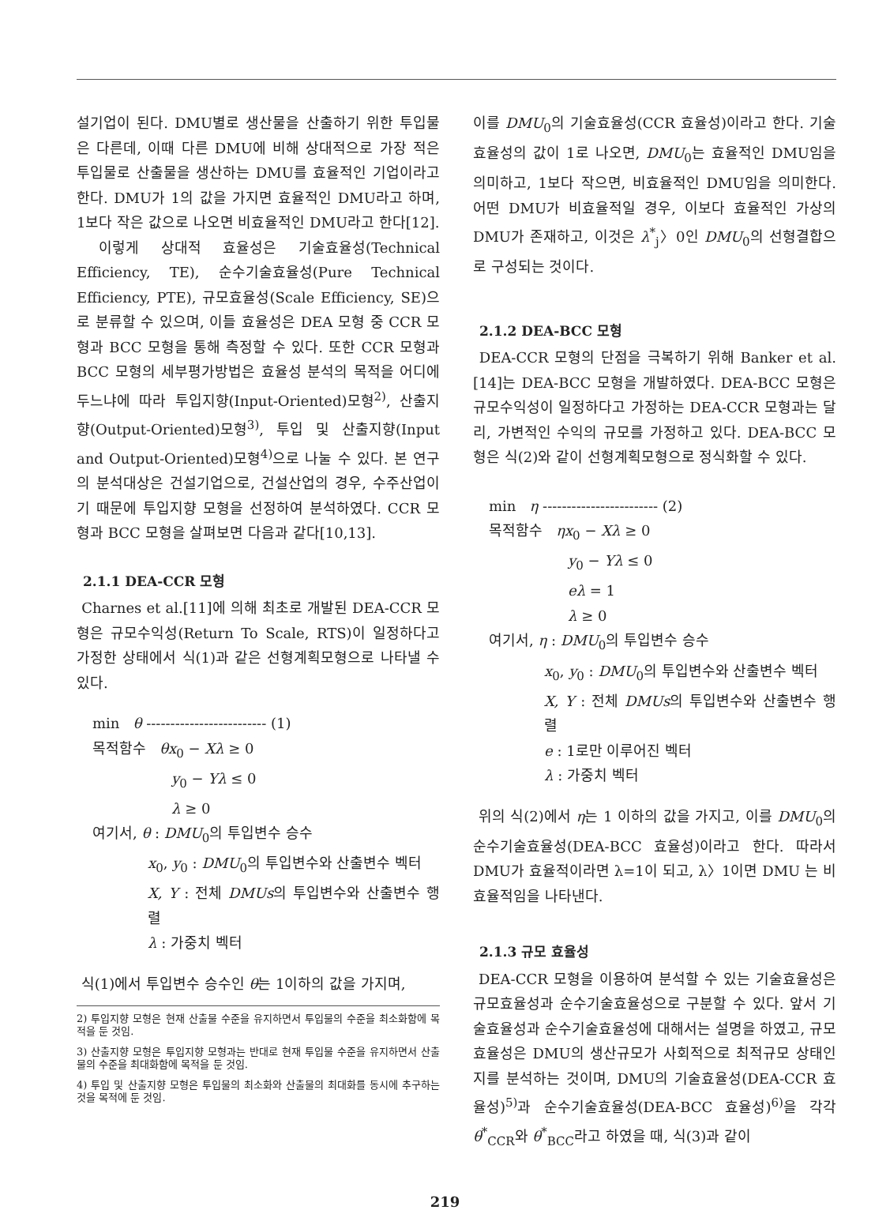설기업이 된다. DMU별로 생산물을 산출하기 위한 투입물은 다른데, 이때 다른 DMU에 비해 상대적으로 가장 적은 투입물로 산출물을 생산하는 DMU를 효율적인 기업이라고 한다. DMU가 1의 값을 가지면 효율적인 DMU라고 하며, 1보다 작은 값으로 나오면 비효율적인 DMU라고 한다[12].
이렇게 상대적 효율성은 기술효율성(Technical Efficiency, TE), 순수기술효율성(Pure Technical Efficiency, PTE), 규모효율성(Scale Efficiency, SE)으로 분류할 수 있으며, 이들 효율성은 DEA 모형 중 CCR 모형과 BCC 모형을 통해 측정할 수 있다. 또한 CCR 모형과 BCC 모형의 세부평가방법은 효율성 분석의 목적을 어디에 두느냐에 따라 투입지향(Input-Oriented)모형<sup>2)</sup>, 산출지향(Output-Oriented)모형<sup>3)</sup>, 투입 및 산출지향(Input and Output-Oriented)모형<sup>4)</sup>으로 나눌 수 있다. 본 연구의 분석대상은 건설기업으로, 건설산업의 경우, 수주산업이기 때문에 투입지향 모형을 선정하여 분석하였다. CCR 모형과 BCC 모형을 살펴보면 다음과 같다[10,13].
2.1.1 DEA-CCR 모형
Charnes et al.[11]에 의해 최초로 개발된 DEA-CCR 모형은 규모수익성(Return To Scale, RTS)이 일정하다고 가정한 상태에서 식(1)과 같은 선형계획모형으로 나타낼 수 있다.
min θ ------------------------- (1)
목적함수 θx<sub>0</sub> − Xλ ≥ 0
y<sub>0</sub> − Yλ ≤ 0
λ ≥ 0
여기서, θ : DMU<sub>0</sub>의 투입변수 승수
x<sub>0</sub>, y<sub>0</sub> : DMU<sub>0</sub>의 투입변수와 산출변수 벡터
X, Y : 전체 DMUs의 투입변수와 산출변수 행렬
λ : 가중치 벡터
식(1)에서 투입변수 승수인 θ는 1이하의 값을 가지며,
2) 투입지향 모형은 현재 산출물 수준을 유지하면서 투입물의 수준을 최소화함에 목적을 둔 것임.
3) 산출지향 모형은 투입지향 모형과는 반대로 현재 투입물 수준을 유지하면서 산출물의 수준을 최대화함에 목적을 둔 것임.
4) 투입 및 산출지향 모형은 투입물의 최소화와 산출물의 최대화를 동시에 추구하는 것을 목적에 둔 것임.
이를 DMU<sub>0</sub>의 기술효율성(CCR 효율성)이라고 한다. 기술효율성의 값이 1로 나오면, DMU<sub>0</sub>는 효율적인 DMU임을 의미하고, 1보다 작으면, 비효율적인 DMU임을 의미한다. 어떤 DMU가 비효율적일 경우, 이보다 효율적인 가상의 DMU가 존재하고, 이것은 λ<sup>*</sup><sub>j</sub>〉0인 DMU<sub>0</sub>의 선형결합으로 구성되는 것이다.
2.1.2 DEA-BCC 모형
DEA-CCR 모형의 단점을 극복하기 위해 Banker et al.[14]는 DEA-BCC 모형을 개발하였다. DEA-BCC 모형은 규모수익성이 일정하다고 가정하는 DEA-CCR 모형과는 달리, 가변적인 수익의 규모를 가정하고 있다. DEA-BCC 모형은 식(2)와 같이 선형계획모형으로 정식화할 수 있다.
min η ------------------------ (2)
목적함수 ηx<sub>0</sub> − Xλ ≥ 0
y<sub>0</sub> − Yλ ≤ 0
eλ = 1
λ ≥ 0
여기서, η : DMU<sub>0</sub>의 투입변수 승수
x<sub>0</sub>, y<sub>0</sub> : DMU<sub>0</sub>의 투입변수와 산출변수 벡터
X, Y : 전체 DMUs의 투입변수와 산출변수 행렬
e : 1로만 이루어진 벡터
λ : 가중치 벡터
위의 식(2)에서 η는 1 이하의 값을 가지고, 이를 DMU<sub>0</sub>의 순수기술효율성(DEA-BCC 효율성)이라고 한다. 따라서 DMU가 효율적이라면 λ=1이 되고, λ〉1이면 DMU 는 비효율적임을 나타낸다.
2.1.3 규모 효율성
DEA-CCR 모형을 이용하여 분석할 수 있는 기술효율성은 규모효율성과 순수기술효율성으로 구분할 수 있다. 앞서 기술효율성과 순수기술효율성에 대해서는 설명을 하였고, 규모효율성은 DMU의 생산규모가 사회적으로 최적규모 상태인지를 분석하는 것이며, DMU의 기술효율성(DEA-CCR 효율성)<sup>5)</sup>과 순수기술효율성(DEA-BCC 효율성)<sup>6)</sup>을 각각 θ<sup>*</sup><sub>CCR</sub>와 θ<sup>*</sup><sub>BCC</sub>라고 하였을 때, 식(3)과 같이
219